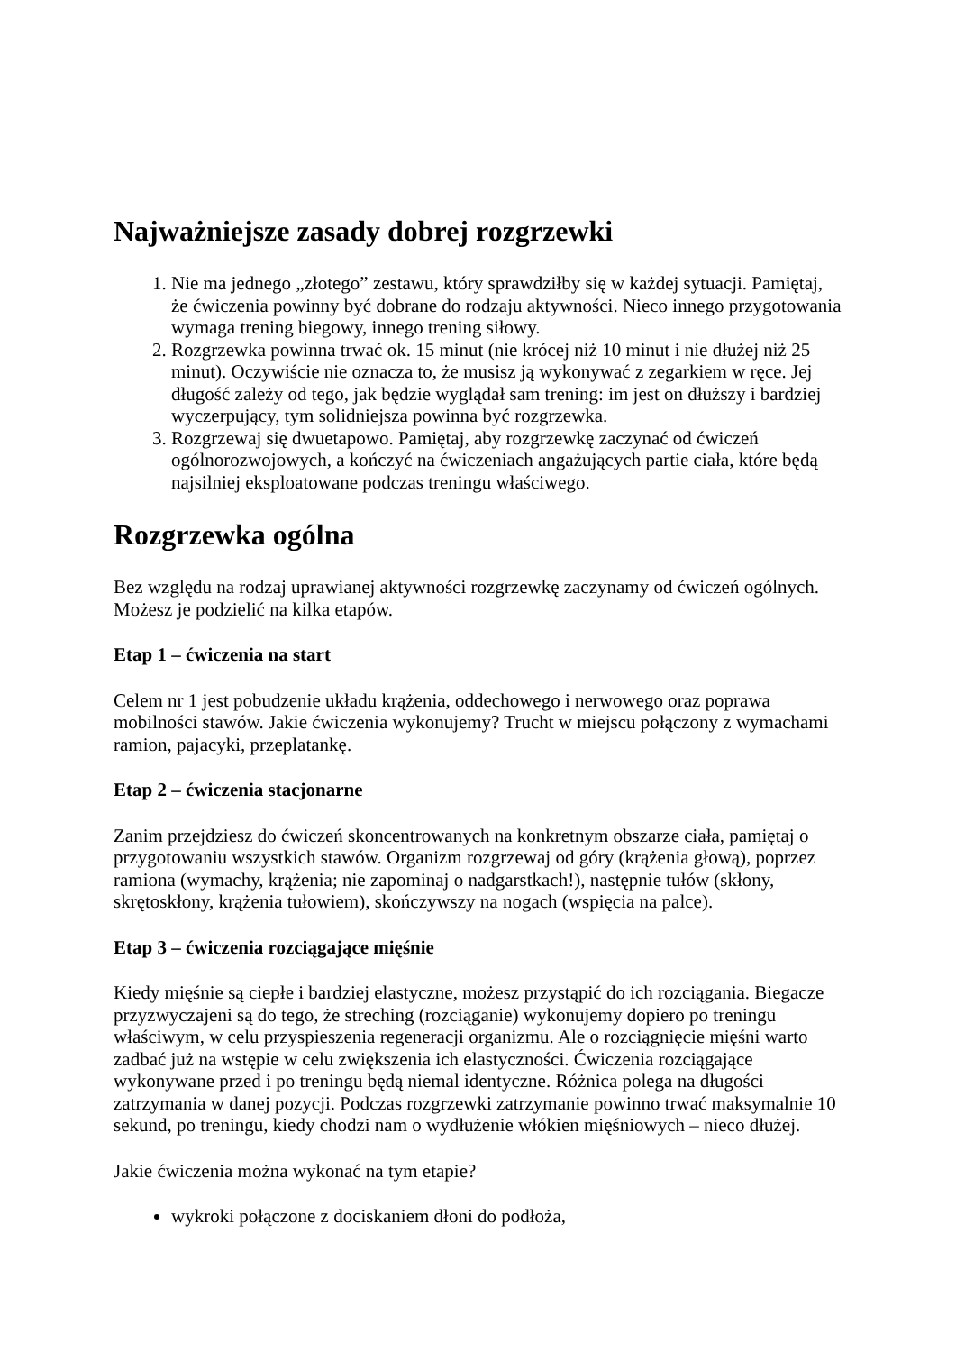Najważniejsze zasady dobrej rozgrzewki
1. Nie ma jednego „złotego” zestawu, który sprawdziłby się w każdej sytuacji. Pamiętaj, że ćwiczenia powinny być dobrane do rodzaju aktywności. Nieco innego przygotowania wymaga trening biegowy, innego trening siłowy.
2. Rozgrzewka powinna trwać ok. 15 minut (nie krócej niż 10 minut i nie dłużej niż 25 minut). Oczywiście nie oznacza to, że musisz ją wykonywać z zegarkiem w ręce. Jej długość zależy od tego, jak będzie wyglądał sam trening: im jest on dłuższy i bardziej wyczerpujący, tym solidniejsza powinna być rozgrzewka.
3. Rozgrzewaj się dwuetapowo. Pamiętaj, aby rozgrzewkę zaczynać od ćwiczeń ogólnorozwojowych, a kończyć na ćwiczeniach angażujących partie ciała, które będą najsilniej eksploatowane podczas treningu właściwego.
Rozgrzewka ogólna
Bez względu na rodzaj uprawianej aktywności rozgrzewkę zaczynamy od ćwiczeń ogólnych. Możesz je podzielić na kilka etapów.
Etap 1 – ćwiczenia na start
Celem nr 1 jest pobudzenie układu krążenia, oddechowego i nerwowego oraz poprawa mobilności stawów. Jakie ćwiczenia wykonujemy? Trucht w miejscu połączony z wymachami ramion, pajacyki, przeplatankę.
Etap 2 – ćwiczenia stacjonarne
Zanim przejdziesz do ćwiczeń skoncentrowanych na konkretnym obszarze ciała, pamiętaj o przygotowaniu wszystkich stawów. Organizm rozgrzewaj od góry (krążenia głową), poprzez ramiona (wymachy, krążenia; nie zapominaj o nadgarstkach!), następnie tułów (skłony, skrętoskłony, krążenia tułowiem), skończywszy na nogach (wspięcia na palce).
Etap 3 – ćwiczenia rozciągające mięśnie
Kiedy mięśnie są ciepłe i bardziej elastyczne, możesz przystąpić do ich rozciągania. Biegacze przyzwyczajeni są do tego, że streching (rozciąganie) wykonujemy dopiero po treningu właściwym, w celu przyspieszenia regeneracji organizmu. Ale o rozciągnięcie mięśni warto zadbać już na wstępie w celu zwiększenia ich elastyczności. Ćwiczenia rozciągające wykonywane przed i po treningu będą niemal identyczne. Różnica polega na długości zatrzymania w danej pozycji. Podczas rozgrzewki zatrzymanie powinno trwać maksymalnie 10 sekund, po treningu, kiedy chodzi nam o wydłużenie włókien mięśniowych – nieco dłużej.
Jakie ćwiczenia można wykonać na tym etapie?
wykroki połączone z dociskaniem dłoni do podłoża,